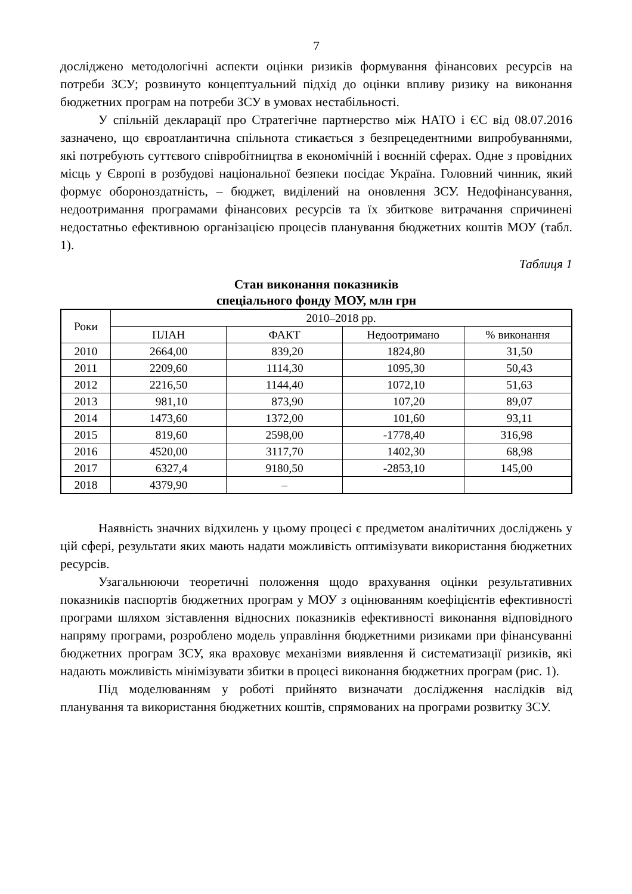7
досліджено методологічні аспекти оцінки ризиків формування фінансових ресурсів на потреби ЗСУ; розвинуто концептуальний підхід до оцінки впливу ризику на виконання бюджетних програм на потреби ЗСУ в умовах нестабільності.
У спільній декларації про Стратегічне партнерство між НАТО і ЄС від 08.07.2016 зазначено, що євроатлантична спільнота стикається з безпрецедентними випробуваннями, які потребують суттєвого співробітництва в економічній і воєнній сферах. Одне з провідних місць у Європі в розбудові національної безпеки посідає Україна. Головний чинник, який формує обороноздатність, – бюджет, виділений на оновлення ЗСУ. Недофінансування, недоотримання програмами фінансових ресурсів та їх збиткове витрачання спричинені недостатньо ефективною організацією процесів планування бюджетних коштів МОУ (табл. 1).
Таблиця 1
Стан виконання показників
спеціального фонду МОУ, млн грн
| Роки | 2010–2018 рр. | | | |
| --- | --- | --- | --- | --- |
| | ПЛАН | ФАКТ | Недоотримано | % виконання |
| 2010 | 2664,00 | 839,20 | 1824,80 | 31,50 |
| 2011 | 2209,60 | 1114,30 | 1095,30 | 50,43 |
| 2012 | 2216,50 | 1144,40 | 1072,10 | 51,63 |
| 2013 | 981,10 | 873,90 | 107,20 | 89,07 |
| 2014 | 1473,60 | 1372,00 | 101,60 | 93,11 |
| 2015 | 819,60 | 2598,00 | -1778,40 | 316,98 |
| 2016 | 4520,00 | 3117,70 | 1402,30 | 68,98 |
| 2017 | 6327,4 | 9180,50 | -2853,10 | 145,00 |
| 2018 | 4379,90 | – | | |
Наявність значних відхилень у цьому процесі є предметом аналітичних досліджень у цій сфері, результати яких мають надати можливість оптимізувати використання бюджетних ресурсів.
Узагальнюючи теоретичні положення щодо врахування оцінки результативних показників паспортів бюджетних програм у МОУ з оцінюванням коефіцієнтів ефективності програми шляхом зіставлення відносних показників ефективності виконання відповідного напряму програми, розроблено модель управління бюджетними ризиками при фінансуванні бюджетних програм ЗСУ, яка враховує механізми виявлення й систематизації ризиків, які надають можливість мінімізувати збитки в процесі виконання бюджетних програм (рис. 1).
Під моделюванням у роботі прийнято визначати дослідження наслідків від планування та використання бюджетних коштів, спрямованих на програми розвитку ЗСУ.